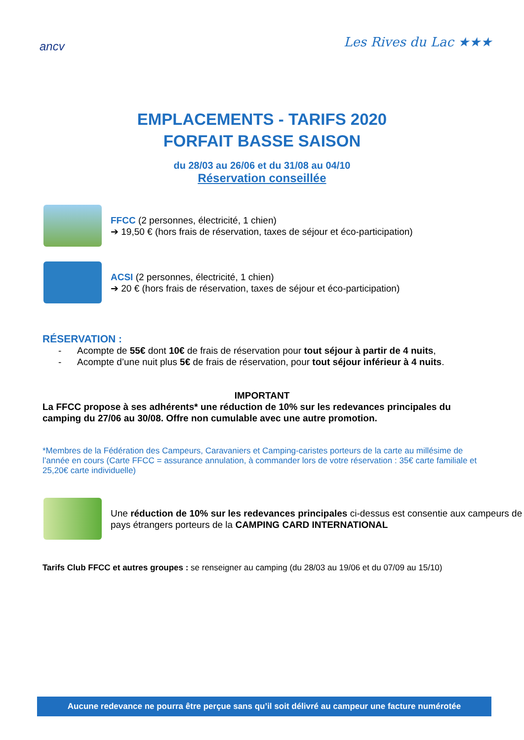ancv
Les Rives du Lac ★★★
EMPLACEMENTS - TARIFS 2020
FORFAIT BASSE SAISON
du 28/03 au 26/06 et du 31/08 au 04/10
Réservation conseillée
FFCC (2 personnes, électricité, 1 chien)
➔ 19,50 € (hors frais de réservation, taxes de séjour et éco-participation)
ACSI (2 personnes, électricité, 1 chien)
➔ 20 € (hors frais de réservation, taxes de séjour et éco-participation)
RÉSERVATION :
- Acompte de 55€ dont 10€ de frais de réservation pour tout séjour à partir de 4 nuits,
- Acompte d’une nuit plus 5€ de frais de réservation, pour tout séjour inférieur à 4 nuits.
IMPORTANT
La FFCC propose à ses adhérents* une réduction de 10% sur les redevances principales du camping du 27/06 au 30/08. Offre non cumulable avec une autre promotion.
*Membres de la Fédération des Campeurs, Caravaniers et Camping-caristes porteurs de la carte au millésime de l’année en cours (Carte FFCC = assurance annulation, à commander lors de votre réservation : 35€ carte familiale et 25,20€ carte individuelle)
Une réduction de 10% sur les redevances principales ci-dessus est consentie aux campeurs de pays étrangers porteurs de la CAMPING CARD INTERNATIONAL
Tarifs Club FFCC et autres groupes : se renseigner au camping (du 28/03 au 19/06 et du 07/09 au 15/10)
Aucune redevance ne pourra être perçue sans qu’il soit délivré au campeur une facture numérotée